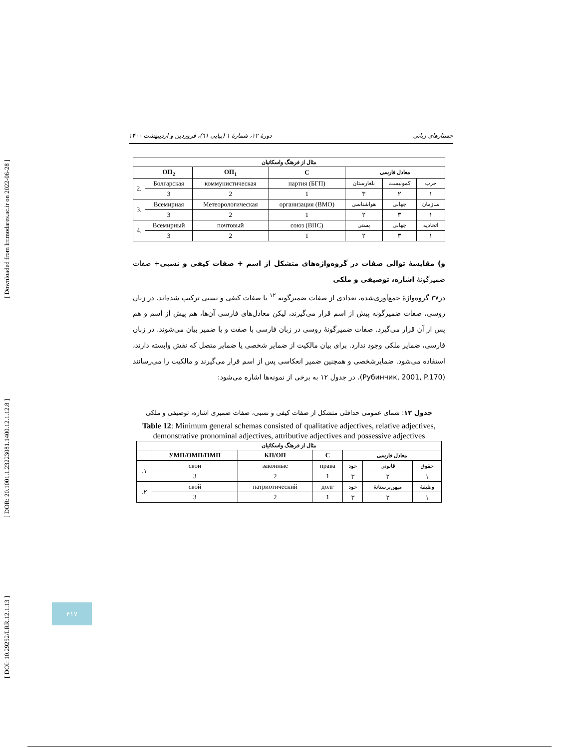[ Downloaded from lrr.modares.ac.ir on 2022-06-28 ]
[ DOR: 20.1001.1.23223081.1400.12.1.12.8 ]
[ DOI: 10.29252/LRR.12.1.13 ]
دورهٔ ۱۲، شمارهٔ ۱ (پیاپی ٦١)، فروردین و اردیبهشت ۱۴۰۰ جستارهای زبانی
| مثال از فرهنگ واسکانیان | | | | | | |
| --- | --- | --- | --- | --- | --- | --- |
| معادل فارسی | | | C | ОП<sub>1</sub> | ОП<sub>2</sub> | |
| حزب | کمونیست | بلغارستان | партия (БГП) | коммунистическая | Болгарская | 2. |
| ١ | ٢ | ٣ | 1 | 2 | 3 | |
| سازمان | جهانی | هواشناسی | организация (ВМО) | Метеорологическая | Всемирная | 3. |
| ١ | ٣ | ٢ | 1 | 2 | 3 | |
| اتحادیه | جهانی | پستی | союз (ВПС) | почтовый | Всемирный | 4. |
| ١ | ٣ | ٢ | 1 | 2 | 3 | |
و) مقایسهٔ توالی صفات در گروه‌واژه‌های متشکل از اسم + صفات کیفی و نسبی+ صفات ضمیرگونهٔ اشاره، توصیفی و ملکی
در۳۷ گروه‌واژهٔ جمع‌آوری‌شده، تعدادی از صفات ضمیرگونه <sup>۱۲</sup> با صفات کیفی و نسبی ترکیب شده‌اند. در زبان روسی، صفات ضمیرگونه پیش از اسم قرار می‌گیرند، لیکن معادل‌های فارسی آن‌ها، هم پیش از اسم و هم پس از آن قرار می‌گیرد. صفات ضمیرگونهٔ روسی در زبان فارسی با صفت و یا ضمیر بیان می‌شوند. در زبان فارسی، ضمایر ملکی وجود ندارد. برای بیان مالکیت از ضمایر شخصی یا ضمایر متصل که نقش وابسته دارند، استفاده می‌شود. ضمایرشخصی و همچنین ضمیر انعکاسی پس از اسم قرار می‌گیرند و مالکیت را می‌رسانند (Рубинчик, 2001, P.170). در جدول ۱۲ به برخی از نمونه‌ها اشاره می‌شود:
جدول ۱۲: شمای عمومی حداقلی متشکل از صفات کیفی و نسبی، صفات ضمیری اشاره، توصیفی و ملکی
Table 12: Minimum general schemas consisted of qualitative adjectives, relative adjectives, demonstrative pronominal adjectives, attributive adjectives and possessive adjectives
| مثال از فرهنگ واسکانیان | | | | | | |
| --- | --- | --- | --- | --- | --- | --- |
| معادل فارسی | | | C | КП/ОП | УМП/ОМП/ПМП | |
| حقوق | قانونی | خود | права | законные | свои | ۱. |
| ١ | ٢ | ٣ | 1 | 2 | 3 | |
| وظیفهٔ | میهن‌پرستانهٔ | خود | долг | патриотический | свой | ۲. |
| ١ | ٢ | ٣ | 1 | 2 | 3 | |
۴۱۷